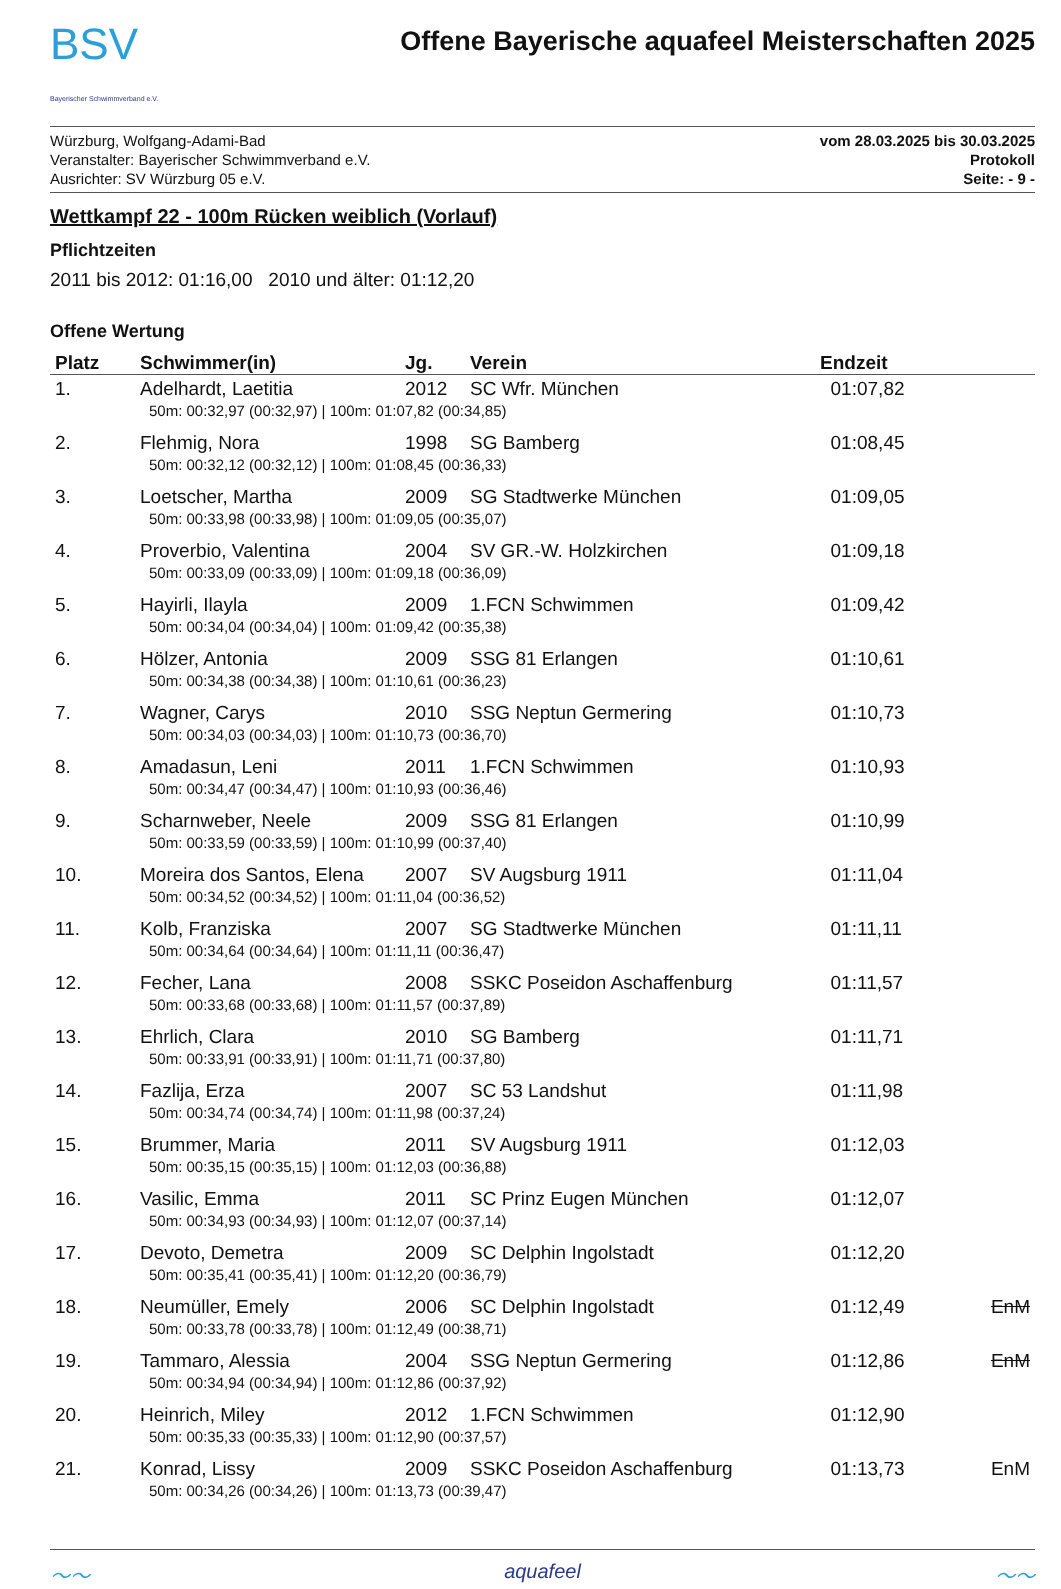BSV
Bayerischer Schwimmverband e.V.
Offene Bayerische aquafeel Meisterschaften 2025
Würzburg, Wolfgang-Adami-Bad
Veranstalter: Bayerischer Schwimmverband e.V.
Ausrichter: SV Würzburg 05 e.V.
vom 28.03.2025 bis 30.03.2025
Protokoll
Seite: - 9 -
Wettkampf 22 - 100m Rücken weiblich (Vorlauf)
Pflichtzeiten
2011 bis 2012: 01:16,00 2010 und älter: 01:12,20
Offene Wertung
| Platz | Schwimmer(in) | Jg. | Verein | Endzeit | |
| --- | --- | --- | --- | --- | --- |
| 1. | Adelhardt, Laetitia | 2012 | SC Wfr. München | 01:07,82 | |
| | 50m: 00:32,97 (00:32,97) / 100m: 01:07,82 (00:34,85) | | | | |
| 2. | Flehmig, Nora | 1998 | SG Bamberg | 01:08,45 | |
| | 50m: 00:32,12 (00:32,12) / 100m: 01:08,45 (00:36,33) | | | | |
| 3. | Loetscher, Martha | 2009 | SG Stadtwerke München | 01:09,05 | |
| | 50m: 00:33,98 (00:33,98) / 100m: 01:09,05 (00:35,07) | | | | |
| 4. | Proverbio, Valentina | 2004 | SV GR.-W. Holzkirchen | 01:09,18 | |
| | 50m: 00:33,09 (00:33,09) / 100m: 01:09,18 (00:36,09) | | | | |
| 5. | Hayirli, Ilayla | 2009 | 1.FCN Schwimmen | 01:09,42 | |
| | 50m: 00:34,04 (00:34,04) / 100m: 01:09,42 (00:35,38) | | | | |
| 6. | Hölzer, Antonia | 2009 | SSG 81 Erlangen | 01:10,61 | |
| | 50m: 00:34,38 (00:34,38) / 100m: 01:10,61 (00:36,23) | | | | |
| 7. | Wagner, Carys | 2010 | SSG Neptun Germering | 01:10,73 | |
| | 50m: 00:34,03 (00:34,03) / 100m: 01:10,73 (00:36,70) | | | | |
| 8. | Amadasun, Leni | 2011 | 1.FCN Schwimmen | 01:10,93 | |
| | 50m: 00:34,47 (00:34,47) / 100m: 01:10,93 (00:36,46) | | | | |
| 9. | Scharnweber, Neele | 2009 | SSG 81 Erlangen | 01:10,99 | |
| | 50m: 00:33,59 (00:33,59) / 100m: 01:10,99 (00:37,40) | | | | |
| 10. | Moreira dos Santos, Elena | 2007 | SV Augsburg 1911 | 01:11,04 | |
| | 50m: 00:34,52 (00:34,52) / 100m: 01:11,04 (00:36,52) | | | | |
| 11. | Kolb, Franziska | 2007 | SG Stadtwerke München | 01:11,11 | |
| | 50m: 00:34,64 (00:34,64) / 100m: 01:11,11 (00:36,47) | | | | |
| 12. | Fecher, Lana | 2008 | SSKC Poseidon Aschaffenburg | 01:11,57 | |
| | 50m: 00:33,68 (00:33,68) / 100m: 01:11,57 (00:37,89) | | | | |
| 13. | Ehrlich, Clara | 2010 | SG Bamberg | 01:11,71 | |
| | 50m: 00:33,91 (00:33,91) / 100m: 01:11,71 (00:37,80) | | | | |
| 14. | Fazlija, Erza | 2007 | SC 53 Landshut | 01:11,98 | |
| | 50m: 00:34,74 (00:34,74) / 100m: 01:11,98 (00:37,24) | | | | |
| 15. | Brummer, Maria | 2011 | SV Augsburg 1911 | 01:12,03 | |
| | 50m: 00:35,15 (00:35,15) / 100m: 01:12,03 (00:36,88) | | | | |
| 16. | Vasilic, Emma | 2011 | SC Prinz Eugen München | 01:12,07 | |
| | 50m: 00:34,93 (00:34,93) / 100m: 01:12,07 (00:37,14) | | | | |
| 17. | Devoto, Demetra | 2009 | SC Delphin Ingolstadt | 01:12,20 | |
| | 50m: 00:35,41 (00:35,41) / 100m: 01:12,20 (00:36,79) | | | | |
| 18. | Neumüller, Emely | 2006 | SC Delphin Ingolstadt | 01:12,49 | EnM |
| | 50m: 00:33,78 (00:33,78) / 100m: 01:12,49 (00:38,71) | | | | |
| 19. | Tammaro, Alessia | 2004 | SSG Neptun Germering | 01:12,86 | EnM |
| | 50m: 00:34,94 (00:34,94) / 100m: 01:12,86 (00:37,92) | | | | |
| 20. | Heinrich, Miley | 2012 | 1.FCN Schwimmen | 01:12,90 | |
| | 50m: 00:35,33 (00:35,33) / 100m: 01:12,90 (00:37,57) | | | | |
| 21. | Konrad, Lissy | 2009 | SSKC Poseidon Aschaffenburg | 01:13,73 | EnM |
| | 50m: 00:34,26 (00:34,26) / 100m: 01:13,73 (00:39,47) | | | | |
〜〜 aquafeel 〜〜